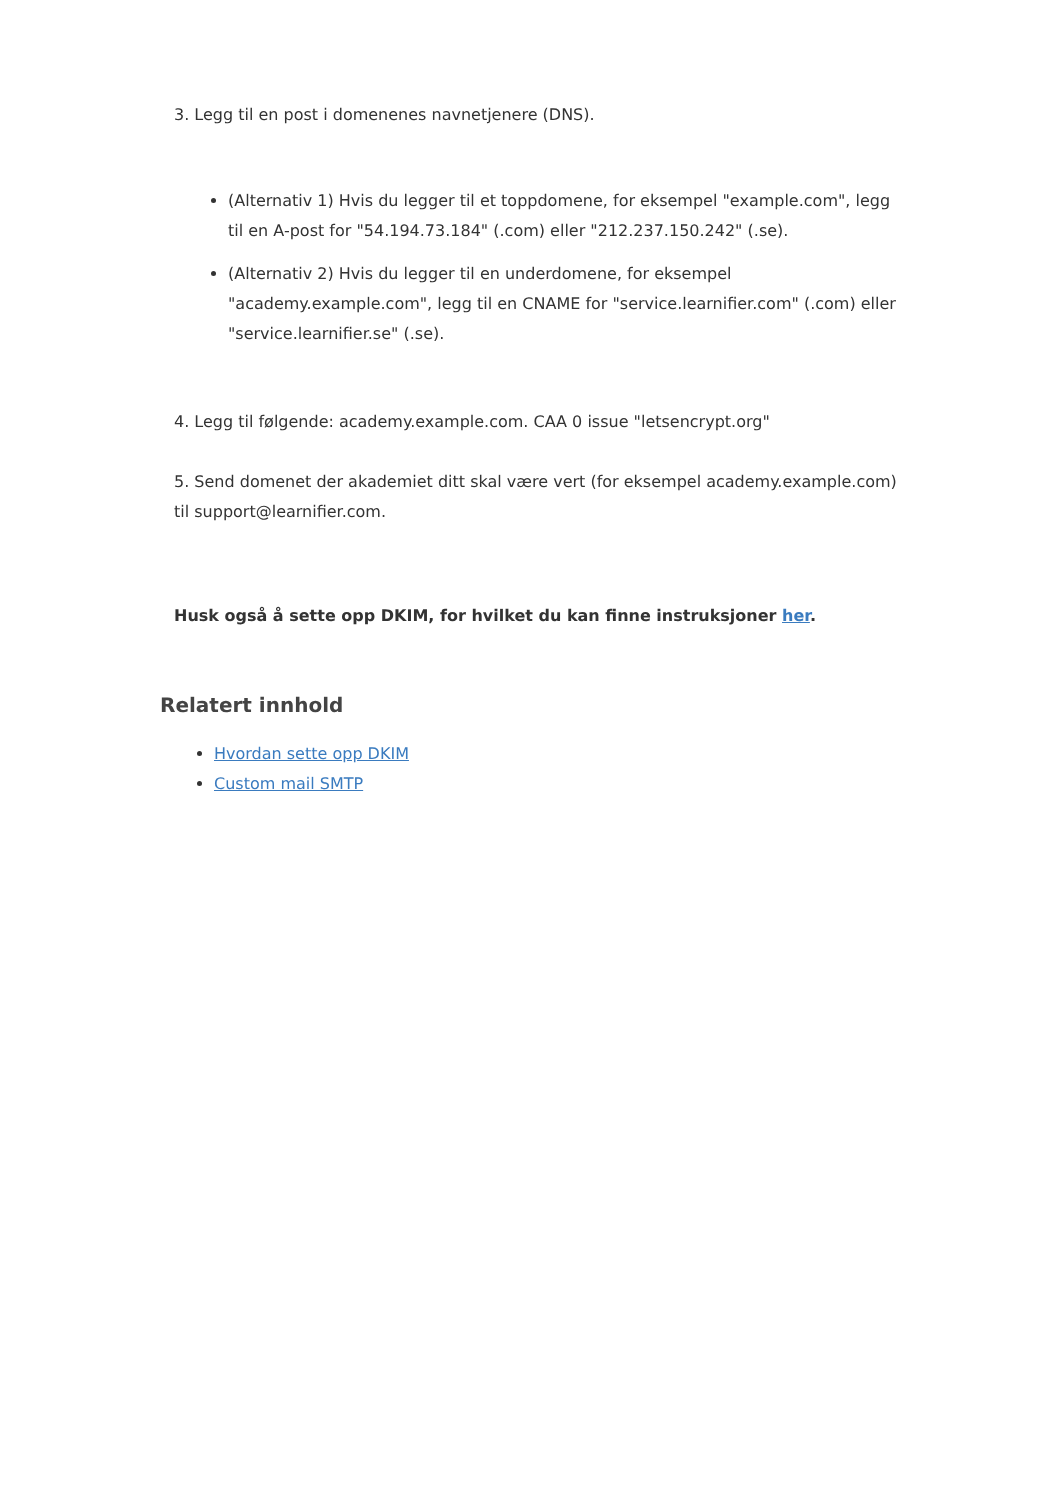3. Legg til en post i domenenes navnetjenere (DNS).
(Alternativ 1) Hvis du legger til et toppdomene, for eksempel "example.com", legg til en A-post for "54.194.73.184" (.com) eller "212.237.150.242" (.se).
(Alternativ 2) Hvis du legger til en underdomene, for eksempel "academy.example.com", legg til en CNAME for "service.learnifier.com" (.com) eller "service.learnifier.se" (.se).
4. Legg til følgende: academy.example.com. CAA 0 issue "letsencrypt.org"
5. Send domenet der akademiet ditt skal være vert (for eksempel academy.example.com) til support@learnifier.com.
Husk også å sette opp DKIM, for hvilket du kan finne instruksjoner her.
Relatert innhold
Hvordan sette opp DKIM
Custom mail SMTP